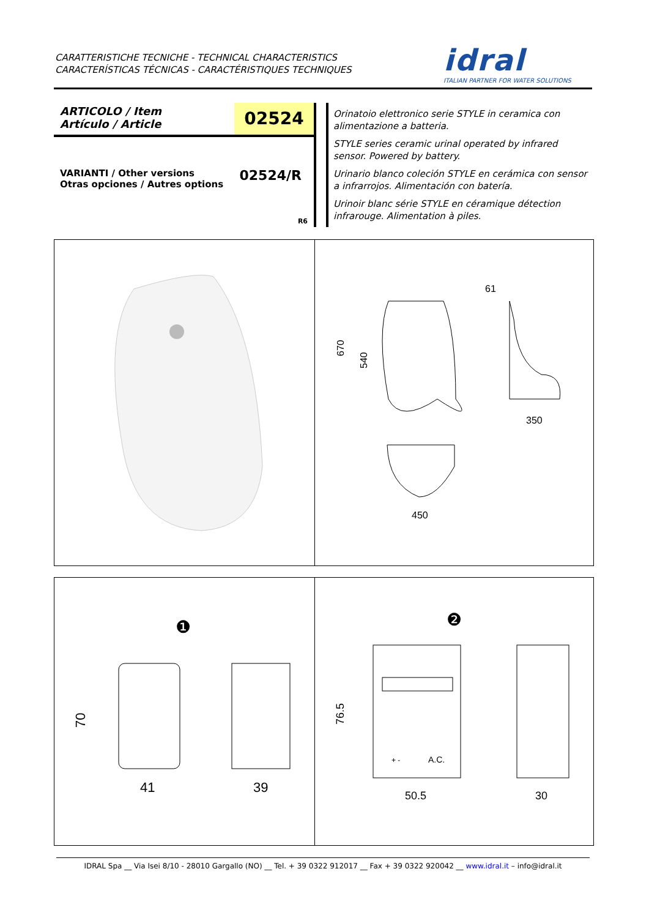CARATTERISTICHE TECNICHE - TECHNICAL CHARACTERISTICS
CARACTERÍSTICAS TÉCNICAS - CARACTÉRISTIQUES TECHNIQUES
idral
ITALIAN PARTNER FOR WATER SOLUTIONS
ARTICOLO / Item
Artículo / Article
02524
VARIANTI / Other versions
Otras opciones / Autres options
02524/R
R6
Orinatoio elettronico serie STYLE in ceramica con alimentazione a batteria.
STYLE series ceramic urinal operated by infrared sensor. Powered by battery.
Urinario blanco coleción STYLE en cerámica con sensor a infrarrojos. Alimentación con batería.
Urinoir blanc série STYLE en céramique détection infrarouge. Alimentation à piles.
670
540
61
350
450
❶
70
41
39
❷
+ -
A.C.
76.5
50.5
30
IDRAL Spa __ Via Isei 8/10 - 28010 Gargallo (NO) __ Tel. + 39 0322 912017 __ Fax + 39 0322 920042 __ www.idral.it – info@idral.it